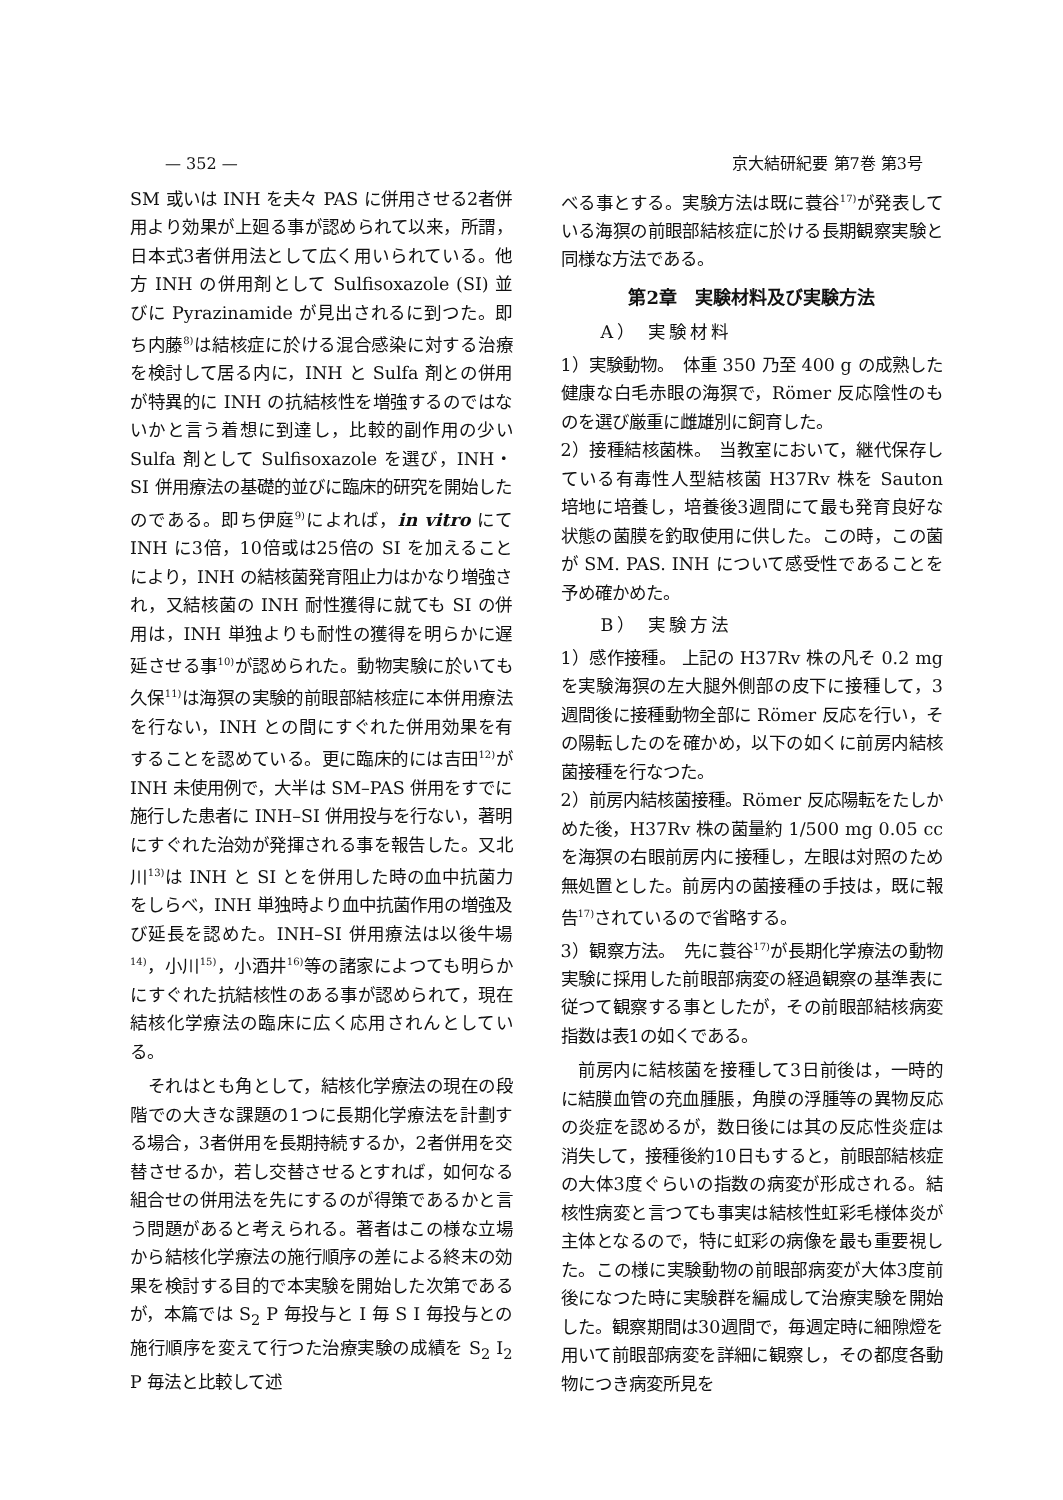— 352 — 京大結研紀要 第7巻 第3号
SM 或いは INH を夫々 PAS に併用させる2者併用より効果が上廻る事が認められて以来，所謂，日本式3者併用法として広く用いられている。他方 INH の併用剤として Sulfisoxazole (SI) 並びに Pyrazinamide が見出されるに到つた。即ち内藤<sup>8)</sup>は結核症に於ける混合感染に対する治療を検討して居る内に，INH と Sulfa 剤との併用が特異的に INH の抗結核性を増強するのではないかと言う着想に到達し，比較的副作用の少い Sulfa 剤として Sulfisoxazole を選び，INH・SI 併用療法の基礎的並びに臨床的研究を開始したのである。即ち伊庭<sup>9)</sup>によれば，in vitro にて INH に3倍，10倍或は25倍の SI を加えることにより，INH の結核菌発育阻止力はかなり増強され，又結核菌の INH 耐性獲得に就ても SI の併用は，INH 単独よりも耐性の獲得を明らかに遅延させる事<sup>10)</sup>が認められた。動物実験に於いても久保<sup>11)</sup>は海猽の実験的前眼部結核症に本併用療法を行ない，INH との間にすぐれた併用効果を有することを認めている。更に臨床的には吉田<sup>12)</sup>が INH 未使用例で，大半は SM–PAS 併用をすでに施行した患者に INH–SI 併用投与を行ない，著明にすぐれた治効が発揮される事を報告した。又北川<sup>13)</sup>は INH と SI とを併用した時の血中抗菌力をしらべ，INH 単独時より血中抗菌作用の増強及び延長を認めた。INH–SI 併用療法は以後牛場<sup>14)</sup>，小川<sup>15)</sup>，小酒井<sup>16)</sup>等の諸家によつても明らかにすぐれた抗結核性のある事が認められて，現在結核化学療法の臨床に広く応用されんとしている。
それはとも角として，結核化学療法の現在の段階での大きな課題の1つに長期化学療法を計劃する場合，3者併用を長期持続するか，2者併用を交替させるか，若し交替させるとすれば，如何なる組合せの併用法を先にするのが得策であるかと言う問題があると考えられる。著者はこの様な立場から結核化学療法の施行順序の差による終末の効果を検討する目的で本実験を開始した次第であるが，本篇では S<sub>2</sub> P 毎投与と I 毎 S I 毎投与との施行順序を変えて行つた治療実験の成績を S<sub>2</sub> I<sub>2</sub> P 毎法と比較して述
べる事とする。実験方法は既に蓑谷<sup>17)</sup>が発表している海猽の前眼部結核症に於ける長期観察実験と同様な方法である。
第2章　実験材料及び実験方法
A） 実験材料
1）実験動物。　体重 350 乃至 400 g の成熟した健康な白毛赤眼の海猽で，Römer 反応陰性のものを選び厳重に雌雄別に飼育した。
2）接種結核菌株。　当教室において，継代保存している有毒性人型結核菌 H37Rv 株を Sauton 培地に培養し，培養後3週間にて最も発育良好な状態の菌膜を釣取使用に供した。この時，この菌が SM. PAS. INH について感受性であることを予め確かめた。
B） 実験方法
1）感作接種。 上記の H37Rv 株の凡そ 0.2 mg を実験海猽の左大腿外側部の皮下に接種して，3週間後に接種動物全部に Römer 反応を行い，その陽転したのを確かめ，以下の如くに前房内結核菌接種を行なつた。
2）前房内結核菌接種。Römer 反応陽転をたしかめた後，H37Rv 株の菌量約 1/500 mg 0.05 cc を海猽の右眼前房内に接種し，左眼は対照のため無処置とした。前房内の菌接種の手技は，既に報告<sup>17)</sup>されているので省略する。
3）観察方法。　先に蓑谷<sup>17)</sup>が長期化学療法の動物実験に採用した前眼部病変の経過観察の基準表に従つて観察する事としたが，その前眼部結核病変指数は表1の如くである。
前房内に結核菌を接種して3日前後は，一時的に結膜血管の充血腫脹，角膜の浮腫等の異物反応の炎症を認めるが，数日後には其の反応性炎症は消失して，接種後約10日もすると，前眼部結核症の大体3度ぐらいの指数の病変が形成される。結核性病変と言つても事実は結核性虹彩毛様体炎が主体となるので，特に虹彩の病像を最も重要視した。この様に実験動物の前眼部病変が大体3度前後になつた時に実験群を編成して治療実験を開始した。観察期間は30週間で，毎週定時に細隙燈を用いて前眼部病変を詳細に観察し，その都度各動物につき病変所見を